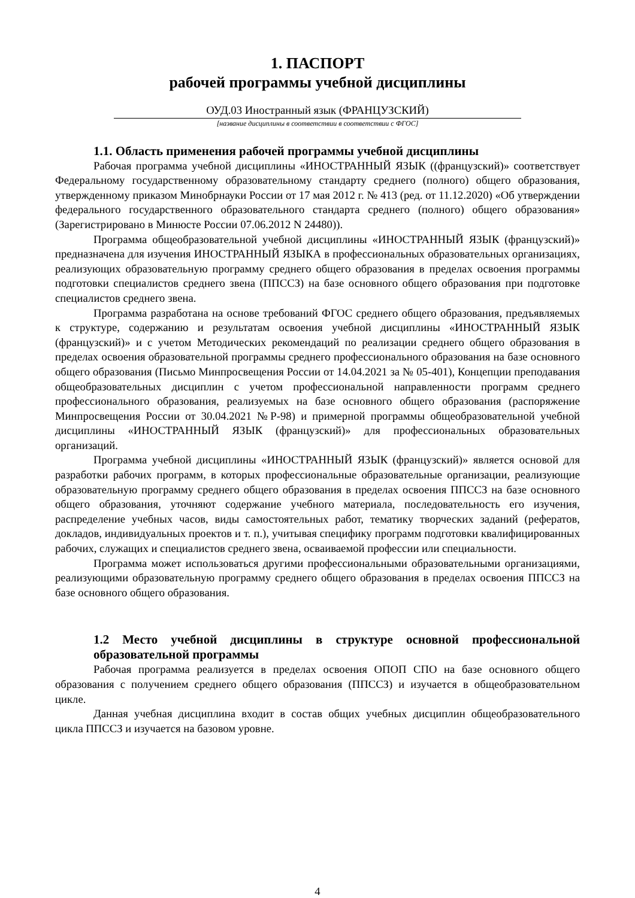1. ПАСПОРТ
рабочей программы учебной дисциплины
ОУД.03 Иностранный язык (ФРАНЦУЗСКИЙ)
[название дисциплины в соответствии в соответствии с ФГОС]
1.1. Область применения рабочей программы учебной дисциплины
Рабочая программа учебной дисциплины «ИНОСТРАННЫЙ ЯЗЫК ((французский)» соответствует Федеральному государственному образовательному стандарту среднего (полного) общего образования, утвержденному приказом Минобрнауки России от 17 мая 2012 г. № 413 (ред. от 11.12.2020) «Об утверждении федерального государственного образовательного стандарта среднего (полного) общего образования» (Зарегистрировано в Минюсте России 07.06.2012 N 24480)).
Программа общеобразовательной учебной дисциплины «ИНОСТРАННЫЙ ЯЗЫК (французский)» предназначена для изучения ИНОСТРАННЫЙ ЯЗЫКА в профессиональных образовательных организациях, реализующих образовательную программу среднего общего образования в пределах освоения программы подготовки специалистов среднего звена (ППССЗ) на базе основного общего образования при подготовке специалистов среднего звена.
Программа разработана на основе требований ФГОС среднего общего образования, предъявляемых к структуре, содержанию и результатам освоения учебной дисциплины «ИНОСТРАННЫЙ ЯЗЫК (французский)» и с учетом Методических рекомендаций по реализации среднего общего образования в пределах освоения образовательной программы среднего профессионального образования на базе основного общего образования (Письмо Минпросвещения России от 14.04.2021 за № 05-401), Концепции преподавания общеобразовательных дисциплин с учетом профессиональной направленности программ среднего профессионального образования, реализуемых на базе основного общего образования (распоряжение Минпросвещения России от 30.04.2021 №Р-98) и примерной программы общеобразовательной учебной дисциплины «ИНОСТРАННЫЙ ЯЗЫК (французский)» для профессиональных образовательных организаций.
Программа учебной дисциплины «ИНОСТРАННЫЙ ЯЗЫК (французский)» является основой для разработки рабочих программ, в которых профессиональные образовательные организации, реализующие образовательную программу среднего общего образования в пределах освоения ППССЗ на базе основного общего образования, уточняют содержание учебного материала, последовательность его изучения, распределение учебных часов, виды самостоятельных работ, тематику творческих заданий (рефератов, докладов, индивидуальных проектов и т. п.), учитывая специфику программ подготовки квалифицированных рабочих, служащих и специалистов среднего звена, осваиваемой профессии или специальности.
Программа может использоваться другими профессиональными образовательными организациями, реализующими образовательную программу среднего общего образования в пределах освоения ППССЗ на базе основного общего образования.
1.2 Место учебной дисциплины в структуре основной профессиональной образовательной программы
Рабочая программа реализуется в пределах освоения ОПОП СПО на базе основного общего образования с получением среднего общего образования (ППССЗ) и изучается в общеобразовательном цикле.
Данная учебная дисциплина входит в состав общих учебных дисциплин общеобразовательного цикла ППССЗ и изучается на базовом уровне.
4